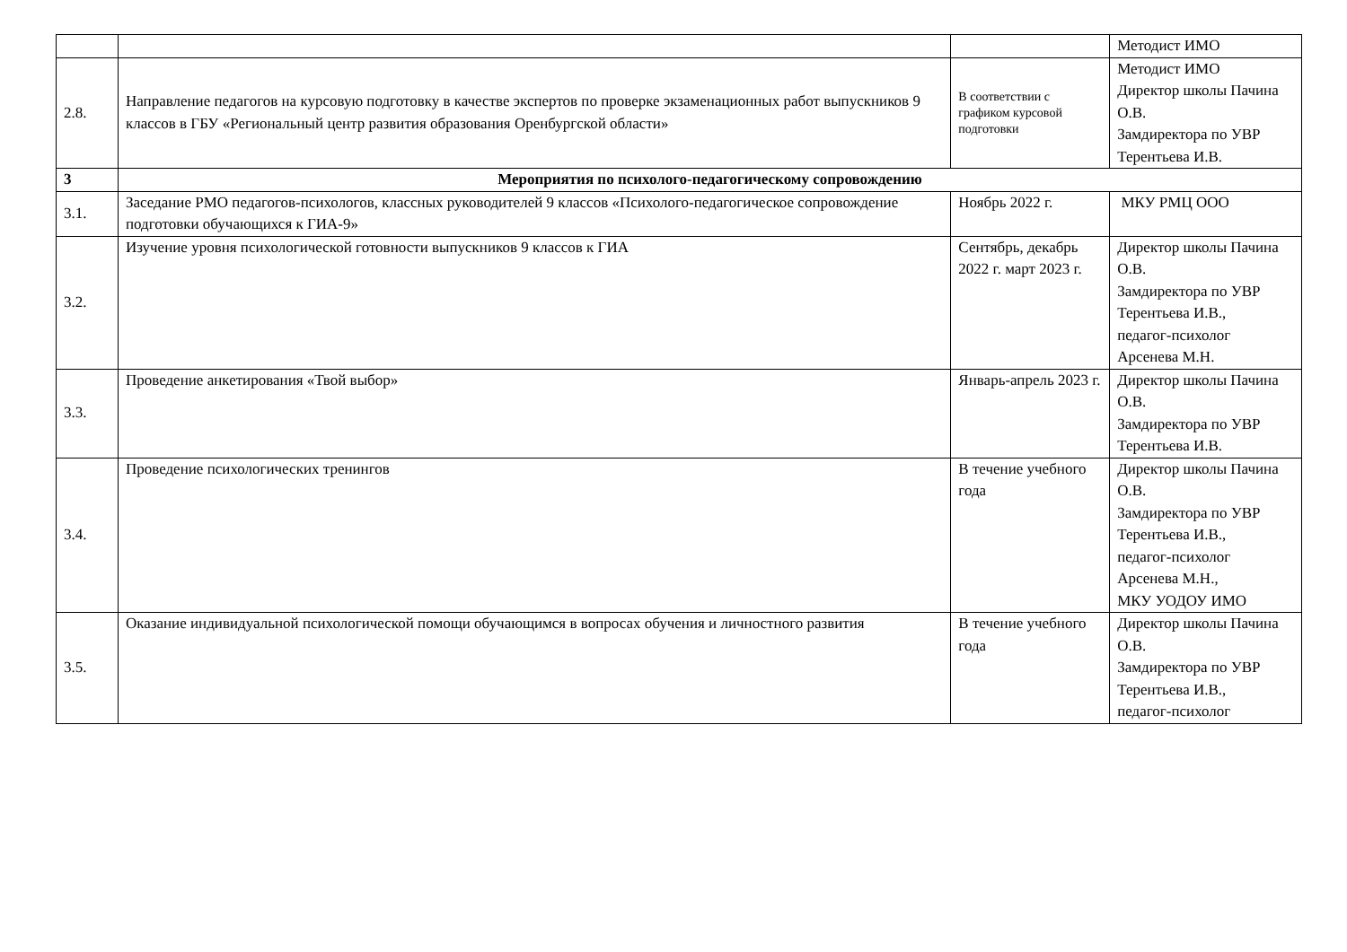| | | | Методист ИМО |
| 2.8. | Направление педагогов на курсовую подготовку в качестве экспертов по проверке экзаменационных работ выпускников 9 классов в ГБУ «Региональный центр развития образования Оренбургской области» | В соответствии с графиком курсовой подготовки | Методист ИМО Директор школы Пачина О.В. Замдиректора по УВР Терентьева И.В. |
| 3 | Мероприятия по психолого-педагогическому сопровождению | | |
| 3.1. | Заседание РМО педагогов-психологов, классных руководителей 9 классов «Психолого-педагогическое сопровождение подготовки обучающихся к ГИА-9» | Ноябрь 2022 г. | МКУ РМЦ ООО |
| 3.2. | Изучение уровня психологической готовности выпускников 9 классов к ГИА | Сентябрь, декабрь 2022 г. март 2023 г. | Директор школы Пачина О.В. Замдиректора по УВР Терентьева И.В., педагог-психолог Арсенева М.Н. |
| 3.3. | Проведение анкетирования «Твой выбор» | Январь-апрель 2023 г. | Директор школы Пачина О.В. Замдиректора по УВР Терентьева И.В. |
| 3.4. | Проведение психологических тренингов | В течение учебного года | Директор школы Пачина О.В. Замдиректора по УВР Терентьева И.В., педагог-психолог Арсенева М.Н., МКУ УОДОУ ИМО |
| 3.5. | Оказание индивидуальной психологической помощи обучающимся в вопросах обучения и личностного развития | В течение учебного года | Директор школы Пачина О.В. Замдиректора по УВР Терентьева И.В., педагог-психолог |